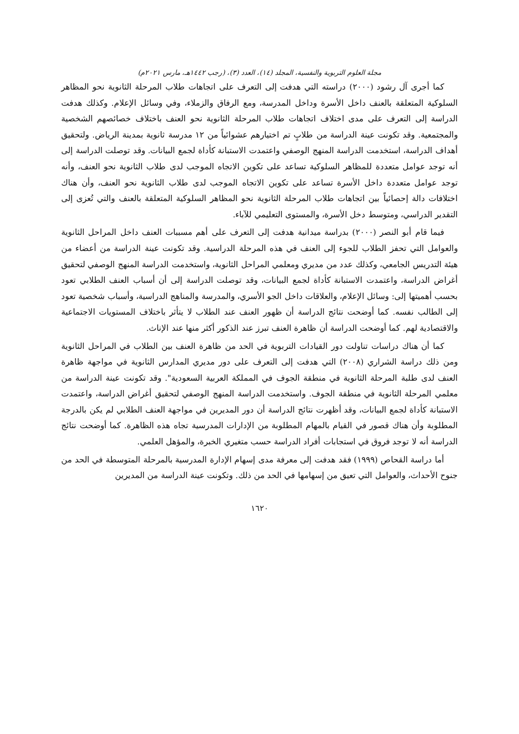مجلة العلوم التربوية والنفسية، المجلد (١٤)، العدد (٣)، (رجب ١٤٤٢هـ، مارس ٢٠٢١م)
كما أجرى آل رشود (٢٠٠٠) دراسته التي هدفت إلى التعرف على اتجاهات طلاب المرحلة الثانوية نحو المظاهر السلوكية المتعلقة بالعنف داخل الأسرة وداخل المدرسة، ومع الرفاق والزملاء، وفي وسائل الإعلام. وكذلك هدفت الدراسة إلى التعرف على مدى اختلاف اتجاهات طلاب المرحلة الثانوية نحو العنف باختلاف خصائصهم الشخصية والمجتمعية. وقد تكونت عينة الدراسة من طلابٍ تم اختيارهم عشوائياً من ١٢ مدرسة ثانوية بمدينة الرياض. ولتحقيق أهداف الدراسة، استخدمت الدراسة المنهج الوصفي واعتمدت الاستبانة كأداة لجمع البيانات. وقد توصلت الدراسة إلى أنه توجد عوامل متعددة للمظاهر السلوكية تساعد على تكوين الاتجاه الموجب لدى طلاب الثانوية نحو العنف، وأنه توجد عوامل متعددة داخل الأسرة تساعد على تكوين الاتجاه الموجب لدى طلاب الثانوية نحو العنف، وأن هناك اختلافات دالة إحصائياً بين اتجاهات طلاب المرحلة الثانوية نحو المظاهر السلوكية المتعلقة بالعنف والتي تُعزى إلى التقدير الدراسي، ومتوسط دخل الأسرة، والمستوى التعليمي للآباء.
فيما قام أبو النصر (٢٠٠٠) بدراسة ميدانية هدفت إلى التعرف على أهم مسببات العنف داخل المراحل الثانوية والعوامل التي تحفز الطلاب للجوء إلى العنف في هذه المرحلة الدراسية. وقد تكونت عينة الدراسة من أعضاء من هيئة التدريس الجامعي، وكذلك عدد من مديري ومعلمي المراحل الثانوية، واستخدمت الدراسة المنهج الوصفي لتحقيق أغراض الدراسة، واعتمدت الاستبانة كأداة لجمع البيانات، وقد توصلت الدراسة إلى أن أسباب العنف الطلابي تعود بحسب أهميتها إلى: وسائل الإعلام، والعلاقات داخل الجو الأسري، والمدرسة والمناهج الدراسية، وأسباب شخصية تعود إلى الطالب نفسه. كما أوضحت نتائج الدراسة أن ظهور العنف عند الطلاب لا يتأثر باختلاف المستويات الاجتماعية والاقتصادية لهم. كما أوضحت الدراسة أن ظاهرة العنف تبرز عند الذكور أكثر منها عند الإناث.
كما أن هناك دراسات تناولت دور القيادات التربوية في الحد من ظاهرة العنف بين الطلاب في المراحل الثانوية ومن ذلك دراسة الشراري (٢٠٠٨) التي هدفت إلى التعرف على دور مديري المدارس الثانوية في مواجهة ظاهرة العنف لدى طلبة المرحلة الثانوية في منطقة الجوف في المملكة العربية السعودية". وقد تكونت عينة الدراسة من معلمي المرحلة الثانوية في منطقة الجوف. واستخدمت الدراسة المنهج الوصفي لتحقيق أغراض الدراسة، واعتمدت الاستبانة كأداة لجمع البيانات، وقد أظهرت نتائج الدراسة أن دور المديرين في مواجهة العنف الطلابي لم يكن بالدرجة المطلوبة وأن هناك قصور في القيام بالمهام المطلوبة من الإدارات المدرسية تجاه هذه الظاهرة. كما أوضحت نتائج الدراسة أنه لا توجد فروق في استجابات أفراد الدراسة حسب متغيري الخبرة، والمؤهل العلمي.
أما دراسة القحاص (١٩٩٩) فقد هدفت إلى معرفة مدى إسهام الإدارة المدرسية بالمرحلة المتوسطة في الحد من جنوح الأحداث، والعوامل التي تعيق من إسهامها في الحد من ذلك. وتكونت عينة الدراسة من المديرين
١٦٢٠